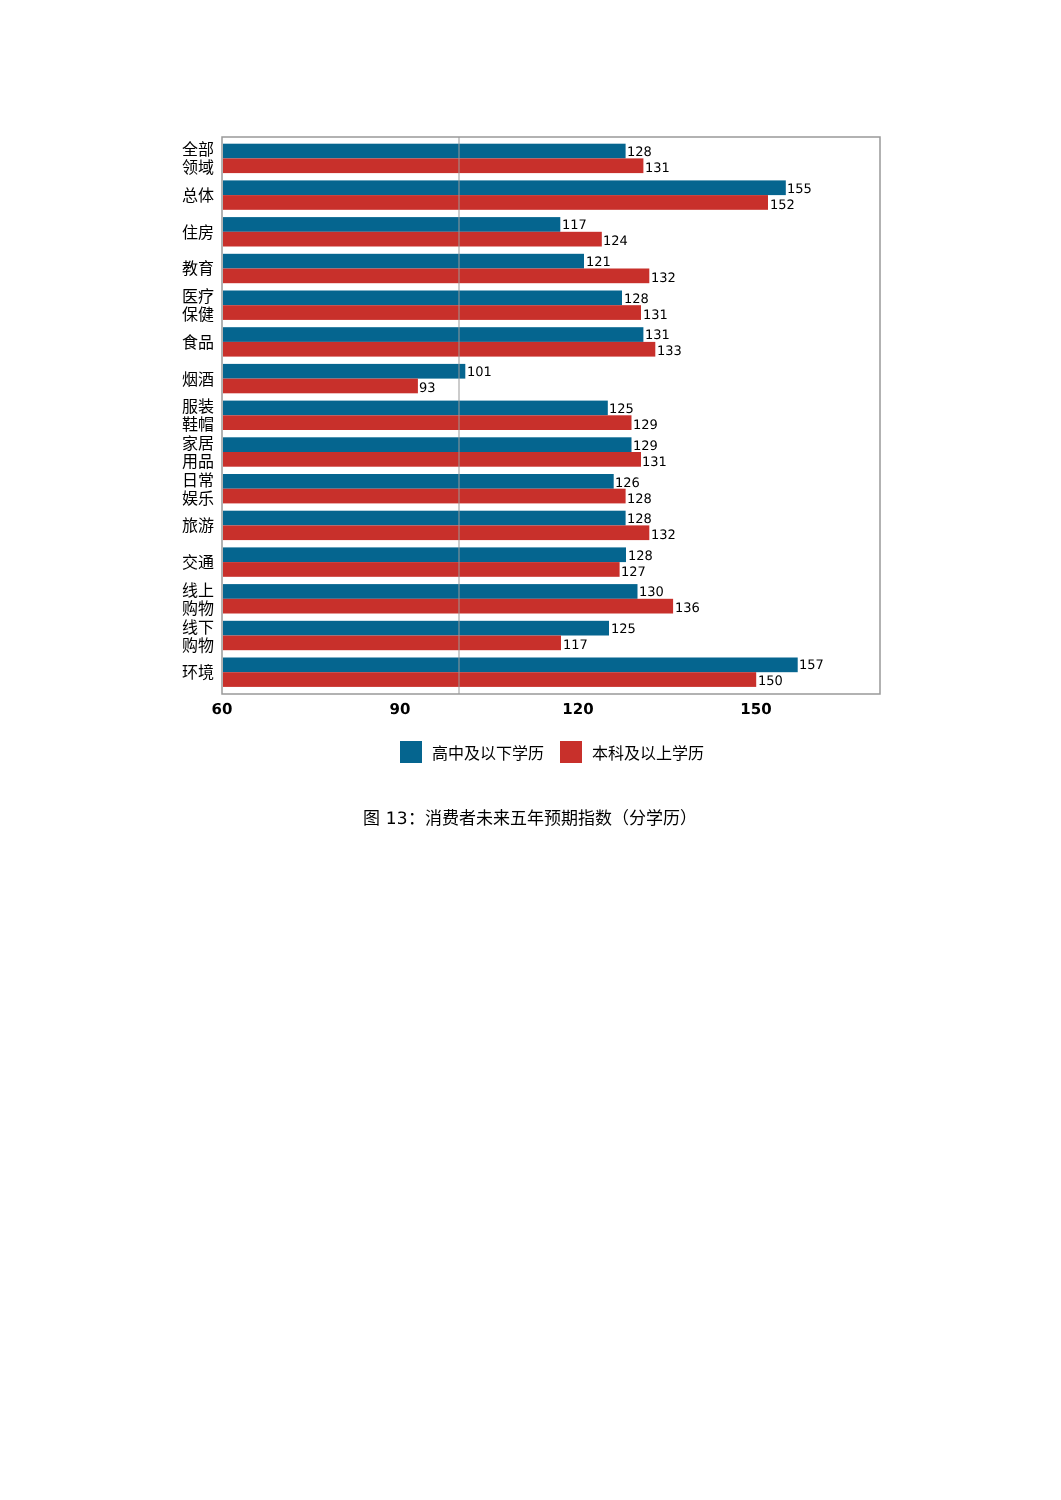全部
领域
128
131
总体
155
152
住房
117
124
教育
121
132
医疗
保健
128
131
食品
131
133
烟酒
101
93
服装
鞋帽
125
129
家居
用品
129
131
日常
娱乐
126
128
旅游
128
132
交通
128
127
线上
购物
130
136
线下
购物
125
117
环境
157
150
60
90
120
150
高中及以下学历
本科及以上学历
图 13：消费者未来五年预期指数（分学历）